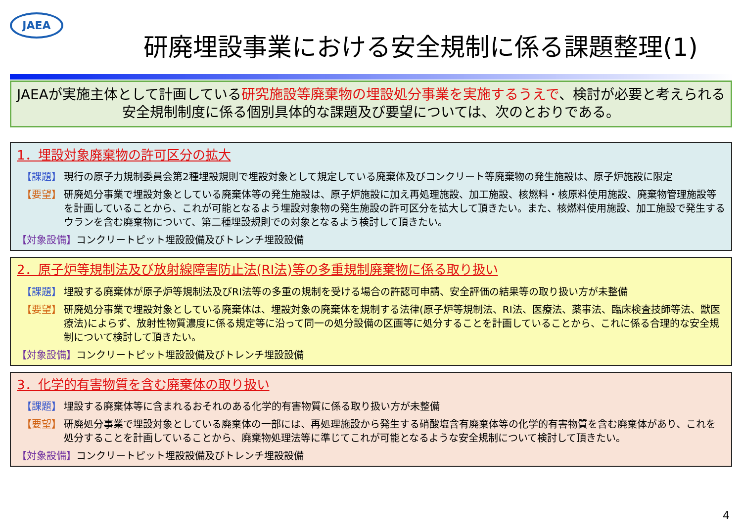JAEA
研廃埋設事業における安全規制に係る課題整理(1)
JAEAが実施主体として計画している研究施設等廃棄物の埋設処分事業を実施するうえで、検討が必要と考えられる安全規制制度に係る個別具体的な課題及び要望については、次のとおりである。
1．埋設対象廃棄物の許可区分の拡大
【課題】 現行の原子力規制委員会第2種埋設規則で埋設対象として規定している廃棄体及びコンクリート等廃棄物の発生施設は、原子炉施設に限定
【要望】 研廃処分事業で埋設対象としている廃棄体等の発生施設は、原子炉施設に加え再処理施設、加工施設、核燃料・核原料使用施設、廃棄物管理施設等を計画していることから、これが可能となるよう埋設対象物の発生施設の許可区分を拡大して頂きたい。また、核燃料使用施設、加工施設で発生するウランを含む廃棄物について、第二種埋設規則での対象となるよう検討して頂きたい。
【対象設備】コンクリートピット埋設設備及びトレンチ埋設設備
2．原子炉等規制法及び放射線障害防止法(RI法)等の多重規制廃棄物に係る取り扱い
【課題】 埋設する廃棄体が原子炉等規制法及びRI法等の多重の規制を受ける場合の許認可申請、安全評価の結果等の取り扱い方が未整備
【要望】 研廃処分事業で埋設対象としている廃棄体は、埋設対象の廃棄体を規制する法律(原子炉等規制法、RI法、医療法、薬事法、臨床検査技師等法、獣医療法)によらず、放射性物質濃度に係る規定等に沿って同一の処分設備の区画等に処分することを計画していることから、これに係る合理的な安全規制について検討して頂きたい。
【対象設備】コンクリートピット埋設設備及びトレンチ埋設設備
3．化学的有害物質を含む廃棄体の取り扱い
【課題】 埋設する廃棄体等に含まれるおそれのある化学的有害物質に係る取り扱い方が未整備
【要望】 研廃処分事業で埋設対象としている廃棄体の一部には、再処理施設から発生する硝酸塩含有廃棄体等の化学的有害物質を含む廃棄体があり、これを処分することを計画していることから、廃棄物処理法等に準じてこれが可能となるような安全規制について検討して頂きたい。
【対象設備】コンクリートピット埋設設備及びトレンチ埋設設備
4